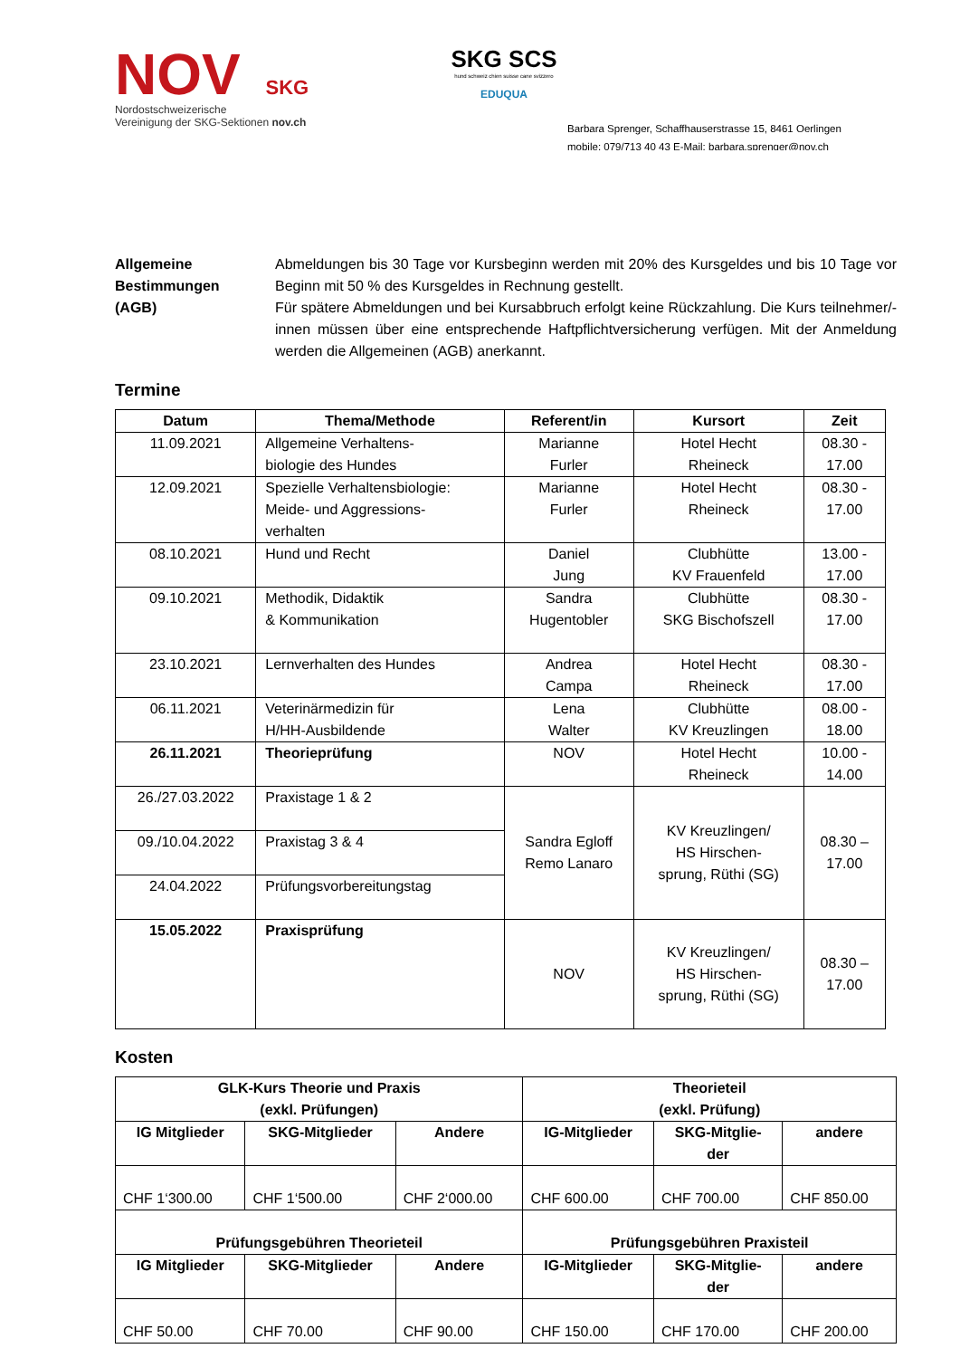NOV SKG
Nordostschweizerische
Vereinigung der SKG-Sektionen nov.ch
SKG SCS
hund schweiz chien suisse cane svizzero
EDUQUA
Barbara Sprenger, Schaffhauserstrasse 15, 8461 Oerlingen
mobile: 079/713 40 43 E-Mail: barbara.sprenger@nov.ch
Allgemeine
Bestimmungen
(AGB)
Abmeldungen bis 30 Tage vor Kursbeginn werden mit 20% des Kursgeldes und bis 10 Tage vor Beginn mit 50 % des Kursgeldes in Rechnung gestellt.
Für spätere Abmeldungen und bei Kursabbruch erfolgt keine Rückzahlung. Die Kurs teilnehmer/-innen müssen über eine entsprechende Haftpflichtversicherung verfügen. Mit der Anmeldung werden die Allgemeinen (AGB) anerkannt.
Termine
| Datum | Thema/Methode | Referent/in | Kursort | Zeit |
| --- | --- | --- | --- | --- |
| 11.09.2021 | Allgemeine Verhaltens- biologie des Hundes | Marianne Furler | Hotel Hecht Rheineck | 08.30 - 17.00 |
| 12.09.2021 | Spezielle Verhaltensbiologie: Meide- und Aggressions- verhalten | Marianne Furler | Hotel Hecht Rheineck | 08.30 - 17.00 |
| 08.10.2021 | Hund und Recht | Daniel Jung | Clubhütte KV Frauenfeld | 13.00 - 17.00 |
| 09.10.2021 | Methodik, Didaktik & Kommunikation | Sandra Hugentobler | Clubhütte SKG Bischofszell | 08.30 - 17.00 |
| 23.10.2021 | Lernverhalten des Hundes | Andrea Campa | Hotel Hecht Rheineck | 08.30 - 17.00 |
| 06.11.2021 | Veterinärmedizin für H/HH-Ausbildende | Lena Walter | Clubhütte KV Kreuzlingen | 08.00 - 18.00 |
| 26.11.2021 | Theorieprüfung | NOV | Hotel Hecht Rheineck | 10.00 - 14.00 |
| 26./27.03.2022 | Praxistage 1 & 2 | Sandra Egloff Remo Lanaro | KV Kreuzlingen/ HS Hirschen- sprung, Rüthi (SG) | 08.30 – 17.00 |
| 09./10.04.2022 | Praxistag 3 & 4 | | | |
| 24.04.2022 | Prüfungsvorbereitungstag | | | |
| 15.05.2022 | Praxisprüfung | NOV | KV Kreuzlingen/ HS Hirschen- sprung, Rüthi (SG) | 08.30 – 17.00 |
Kosten
| GLK-Kurs Theorie und Praxis (exkl. Prüfungen) | | | Theorieteil (exkl. Prüfung) | | |
| --- | --- | --- | --- | --- | --- |
| IG Mitglieder | SKG-Mitglieder | Andere | IG-Mitglieder | SKG-Mitglie- der | andere |
| CHF 1‘300.00 | CHF 1‘500.00 | CHF 2‘000.00 | CHF 600.00 | CHF 700.00 | CHF 850.00 |
| Prüfungsgebühren Theorieteil | | | Prüfungsgebühren Praxisteil | | |
| IG Mitglieder | SKG-Mitglieder | Andere | IG-Mitglieder | SKG-Mitglie- der | andere |
| CHF 50.00 | CHF 70.00 | CHF 90.00 | CHF 150.00 | CHF 170.00 | CHF 200.00 |